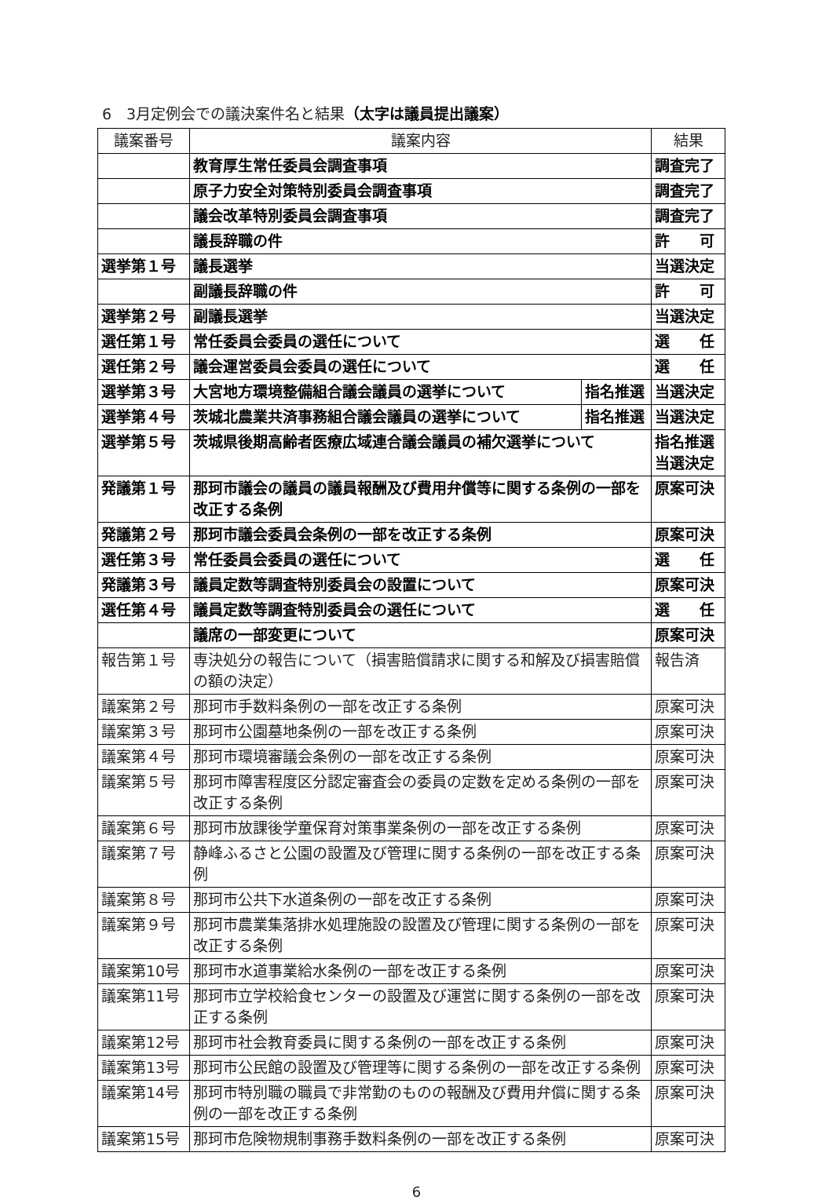6　3月定例会での議決案件名と結果（太字は議員提出議案）
| 議案番号 | 議案内容 | | 結果 |
| --- | --- | --- | --- |
| | 教育厚生常任委員会調査事項 | | 調査完了 |
| | 原子力安全対策特別委員会調査事項 | | 調査完了 |
| | 議会改革特別委員会調査事項 | | 調査完了 |
| | 議長辞職の件 | | 許 可 |
| 選挙第１号 | 議長選挙 | | 当選決定 |
| | 副議長辞職の件 | | 許 可 |
| 選挙第２号 | 副議長選挙 | | 当選決定 |
| 選任第１号 | 常任委員会委員の選任について | | 選 任 |
| 選任第２号 | 議会運営委員会委員の選任について | | 選 任 |
| 選挙第３号 | 大宮地方環境整備組合議会議員の選挙について | 指名推選 | 当選決定 |
| 選挙第４号 | 茨城北農業共済事務組合議会議員の選挙について | 指名推選 | 当選決定 |
| 選挙第５号 | 茨城県後期高齢者医療広域連合議会議員の補欠選挙について | | 指名推選 当選決定 |
| 発議第１号 | 那珂市議会の議員の議員報酬及び費用弁償等に関する条例の一部を改正する条例 | | 原案可決 |
| 発議第２号 | 那珂市議会委員会条例の一部を改正する条例 | | 原案可決 |
| 選任第３号 | 常任委員会委員の選任について | | 選 任 |
| 発議第３号 | 議員定数等調査特別委員会の設置について | | 原案可決 |
| 選任第４号 | 議員定数等調査特別委員会の選任について | | 選 任 |
| | 議席の一部変更について | | 原案可決 |
| 報告第１号 | 専決処分の報告について（損害賠償請求に関する和解及び損害賠償の額の決定） | | 報告済 |
| 議案第２号 | 那珂市手数料条例の一部を改正する条例 | | 原案可決 |
| 議案第３号 | 那珂市公園墓地条例の一部を改正する条例 | | 原案可決 |
| 議案第４号 | 那珂市環境審議会条例の一部を改正する条例 | | 原案可決 |
| 議案第５号 | 那珂市障害程度区分認定審査会の委員の定数を定める条例の一部を改正する条例 | | 原案可決 |
| 議案第６号 | 那珂市放課後学童保育対策事業条例の一部を改正する条例 | | 原案可決 |
| 議案第７号 | 静峰ふるさと公園の設置及び管理に関する条例の一部を改正する条例 | | 原案可決 |
| 議案第８号 | 那珂市公共下水道条例の一部を改正する条例 | | 原案可決 |
| 議案第９号 | 那珂市農業集落排水処理施設の設置及び管理に関する条例の一部を改正する条例 | | 原案可決 |
| 議案第10号 | 那珂市水道事業給水条例の一部を改正する条例 | | 原案可決 |
| 議案第11号 | 那珂市立学校給食センターの設置及び運営に関する条例の一部を改正する条例 | | 原案可決 |
| 議案第12号 | 那珂市社会教育委員に関する条例の一部を改正する条例 | | 原案可決 |
| 議案第13号 | 那珂市公民館の設置及び管理等に関する条例の一部を改正する条例 | | 原案可決 |
| 議案第14号 | 那珂市特別職の職員で非常勤のものの報酬及び費用弁償に関する条例の一部を改正する条例 | | 原案可決 |
| 議案第15号 | 那珂市危険物規制事務手数料条例の一部を改正する条例 | | 原案可決 |
6